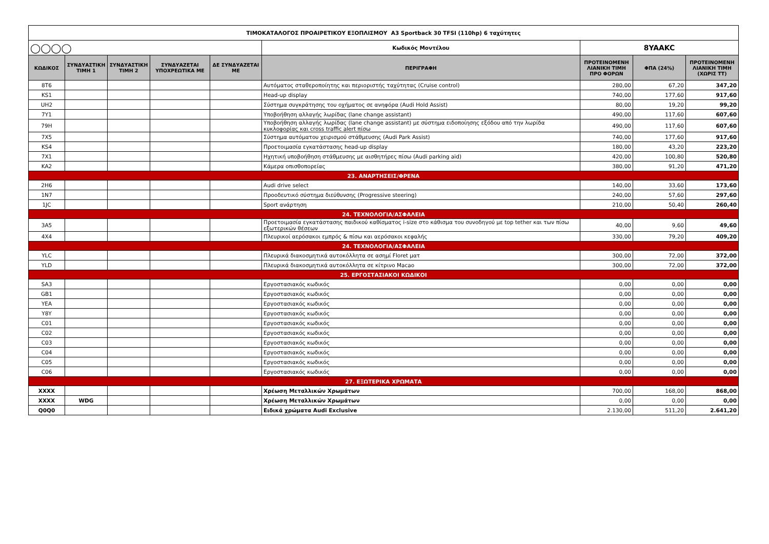| ΤΙΜΟΚΑΤΑΛΟΓΟΣ ΠΡΟΑΙΡΕΤΙΚΟΥ ΕΞΟΠΛΙΣΜΟΥ A3 Sportback 30 TFSI (110hp) 6 ταχύτητες | | | | | | | | |
| ◯◯◯◯ | | | | | Κωδικός Μοντέλου | 8YAAKC | | |
| ΚΩΔΙΚΟΣ | ΣΥΝΔΥΑΣΤΙΚΗ ΤΙΜΗ 1 | ΣΥΝΔΥΑΣΤΙΚΗ ΤΙΜΗ 2 | ΣΥΝΔΥΑΖΕΤΑΙ ΥΠΟΧΡΕΩΤΙΚΑ ΜΕ | ΔΕ ΣΥΝΔΥΑΖΕΤΑΙ ΜΕ | ΠΕΡΙΓΡΑΦΗ | ΠΡΟΤΕΙΝΟΜΕΝΗ ΛΙΑΝΙΚΗ ΤΙΜΗ ΠΡΟ ΦΟΡΩΝ | ΦΠΑ (24%) | ΠΡΟΤΕΙΝΟΜΕΝΗ ΛΙΑΝΙΚΗ ΤΙΜΗ (ΧΩΡΙΣ ΤΤ) |
| 8T6 | | | | | Αυτόματος σταθεροποίητης και περιοριστής ταχύτητας (Cruise control) | 280,00 | 67,20 | 347,20 |
| KS1 | | | | | Head-up display | 740,00 | 177,60 | 917,60 |
| UH2 | | | | | Σύστημα συγκράτησης του οχήματος σε ανηφόρα (Audi Hold Assist) | 80,00 | 19,20 | 99,20 |
| 7Y1 | | | | | Υποβοήθηση αλλαγής λωρίδας (lane change assistant) | 490,00 | 117,60 | 607,60 |
| 79H | | | | | Υποβοήθηση αλλαγής λωρίδας (lane change assistant) με σύστημα ειδοποίησης εξόδου από την λωρίδα κυκλοφορίας και cross traffic alert πίσω | 490,00 | 117,60 | 607,60 |
| 7X5 | | | | | Σύστημα αυτόματου χειρισμού στάθμευσης (Audi Park Assist) | 740,00 | 177,60 | 917,60 |
| KS4 | | | | | Προετοιμασία εγκατάστασης head-up display | 180,00 | 43,20 | 223,20 |
| 7X1 | | | | | Ηχητική υποβοήθηση στάθμευσης με αισθητήρες πίσω (Audi parking aid) | 420,00 | 100,80 | 520,80 |
| KA2 | | | | | Κάμερα οπισθοπορείας | 380,00 | 91,20 | 471,20 |
| 23. ΑΝΑΡΤΗΣΕΙΣ/ΦΡΕΝΑ | | | | | | | | |
| 2H6 | | | | | Audi drive select | 140,00 | 33,60 | 173,60 |
| 1N7 | | | | | Προοδευτικό σύστημα διεύθυνσης (Progressive steering) | 240,00 | 57,60 | 297,60 |
| 1JC | | | | | Sport ανάρτηση | 210,00 | 50,40 | 260,40 |
| 24. ΤΕΧΝΟΛΟΓΙΑ/ΑΣΦΑΛΕΙΑ | | | | | | | | |
| 3A5 | | | | | Προετοιμασία εγκατάστασης παιδικού καθίσματος i-size στο κάθισμα του συνοδηγού με top tether και των πίσω εξωτερικών θέσεων | 40,00 | 9,60 | 49,60 |
| 4X4 | | | | | Πλευρικοί αερόσακοι εμπρός & πίσω και αερόσακοι κεφαλής | 330,00 | 79,20 | 409,20 |
| 24. ΤΕΧΝΟΛΟΓΙΑ/ΑΣΦΑΛΕΙΑ | | | | | | | | |
| YLC | | | | | Πλευρικά διακοσμητικά αυτοκόλλητα σε ασημί Floret ματ | 300,00 | 72,00 | 372,00 |
| YLD | | | | | Πλευρικά διακοσμητικά αυτοκόλλητα σε κίτρινο Macao | 300,00 | 72,00 | 372,00 |
| 25. ΕΡΓΟΣΤΑΣΙΑΚΟΙ ΚΩΔΙΚΟΙ | | | | | | | | |
| SA3 | | | | | Εργοστασιακός κωδικός | 0,00 | 0,00 | 0,00 |
| GB1 | | | | | Εργοστασιακός κωδικός | 0,00 | 0,00 | 0,00 |
| YEA | | | | | Εργοστασιακός κωδικός | 0,00 | 0,00 | 0,00 |
| Y8Y | | | | | Εργοστασιακός κωδικός | 0,00 | 0,00 | 0,00 |
| C01 | | | | | Εργοστασιακός κωδικός | 0,00 | 0,00 | 0,00 |
| C02 | | | | | Εργοστασιακός κωδικός | 0,00 | 0,00 | 0,00 |
| C03 | | | | | Εργοστασιακός κωδικός | 0,00 | 0,00 | 0,00 |
| C04 | | | | | Εργοστασιακός κωδικός | 0,00 | 0,00 | 0,00 |
| C05 | | | | | Εργοστασιακός κωδικός | 0,00 | 0,00 | 0,00 |
| C06 | | | | | Εργοστασιακός κωδικός | 0,00 | 0,00 | 0,00 |
| 27. ΕΞΩΤΕΡΙΚΑ ΧΡΩΜΑΤΑ | | | | | | | | |
| XXXX | | | | | Χρέωση Μεταλλικών Χρωμάτων | 700,00 | 168,00 | 868,00 |
| XXXX | WDG | | | | Χρέωση Μεταλλικών Χρωμάτων | 0,00 | 0,00 | 0,00 |
| Q0Q0 | | | | | Ειδικά χρώματα Audi Exclusive | 2.130,00 | 511,20 | 2.641,20 |